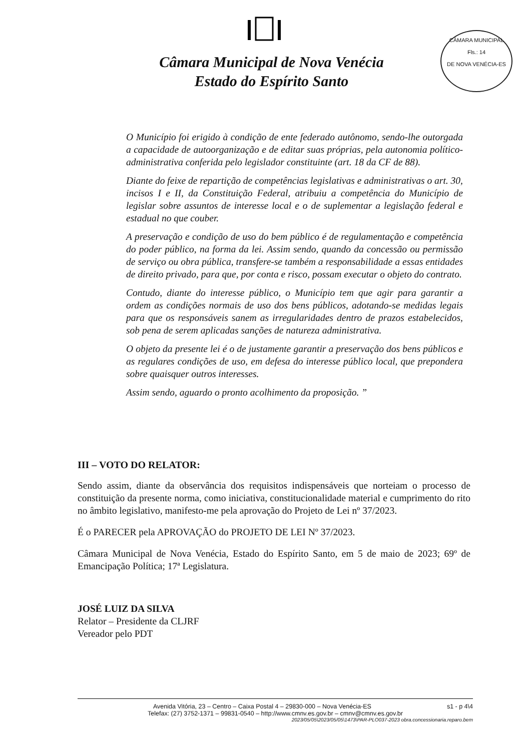Câmara Municipal de Nova Venécia
Estado do Espírito Santo
CÂMARA MUNICIPAL
Fls.: 14
DE NOVA VENÉCIA-ES
O Município foi erigido à condição de ente federado autônomo, sendo-lhe outorgada a capacidade de autoorganização e de editar suas próprias, pela autonomia político-administrativa conferida pelo legislador constituinte (art. 18 da CF de 88).
Diante do feixe de repartição de competências legislativas e administrativas o art. 30, incisos I e II, da Constituição Federal, atribuiu a competência do Município de legislar sobre assuntos de interesse local e o de suplementar a legislação federal e estadual no que couber.
A preservação e condição de uso do bem público é de regulamentação e competência do poder público, na forma da lei. Assim sendo, quando da concessão ou permissão de serviço ou obra pública, transfere-se também a responsabilidade a essas entidades de direito privado, para que, por conta e risco, possam executar o objeto do contrato.
Contudo, diante do interesse público, o Município tem que agir para garantir a ordem as condições normais de uso dos bens públicos, adotando-se medidas legais para que os responsáveis sanem as irregularidades dentro de prazos estabelecidos, sob pena de serem aplicadas sanções de natureza administrativa.
O objeto da presente lei é o de justamente garantir a preservação dos bens públicos e as regulares condições de uso, em defesa do interesse público local, que prepondera sobre quaisquer outros interesses.
Assim sendo, aguardo o pronto acolhimento da proposição. ”
III – VOTO DO RELATOR:
Sendo assim, diante da observância dos requisitos indispensáveis que norteiam o processo de constituição da presente norma, como iniciativa, constitucionalidade material e cumprimento do rito no âmbito legislativo, manifesto-me pela aprovação do Projeto de Lei nº 37/2023.
É o PARECER pela APROVAÇÃO do PROJETO DE LEI Nº 37/2023.
Câmara Municipal de Nova Venécia, Estado do Espírito Santo, em 5 de maio de 2023; 69º de Emancipação Política; 17ª Legislatura.
JOSÉ LUIZ DA SILVA
Relator – Presidente da CLJRF
Vereador pelo PDT
Avenida Vitória, 23 – Centro – Caixa Postal 4 – 29830-000 – Nova Venécia-ES s1 - p 4\4
Telefax: (27) 3752-1371 – 99831-0540 – http://www.cmnv.es.gov.br – cmnv@cmnv.es.gov.br
2023/05/05\2023/05/05\1473\PAR-PLO037-2023 obra.concessionaria.reparo.bem